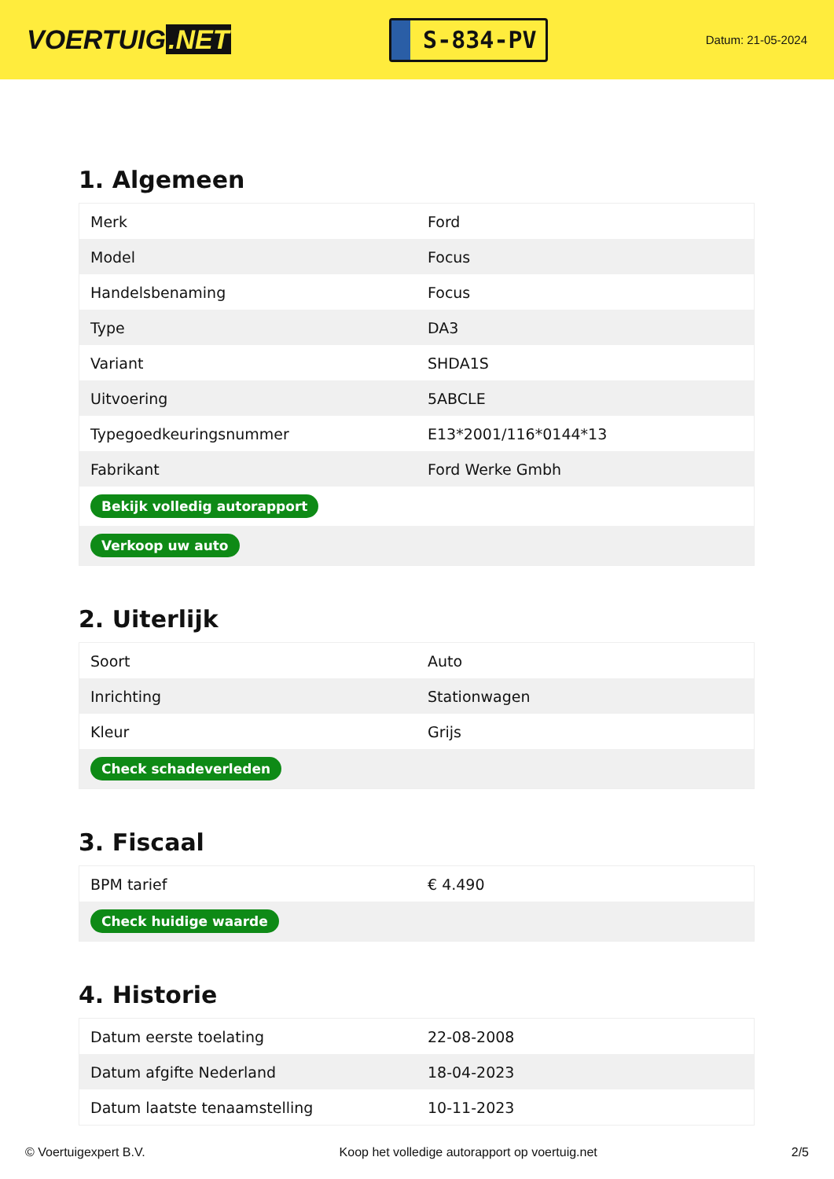VOERTUIG.NET
S-834-PV
Datum: 21-05-2024
1. Algemeen
| Merk | Ford |
| Model | Focus |
| Handelsbenaming | Focus |
| Type | DA3 |
| Variant | SHDA1S |
| Uitvoering | 5ABCLE |
| Typegoedkeuringsnummer | E13*2001/116*0144*13 |
| Fabrikant | Ford Werke Gmbh |
| Bekijk volledig autorapport | |
| Verkoop uw auto | |
2. Uiterlijk
| Soort | Auto |
| Inrichting | Stationwagen |
| Kleur | Grijs |
| Check schadeverleden | |
3. Fiscaal
| BPM tarief | € 4.490 |
| Check huidige waarde | |
4. Historie
| Datum eerste toelating | 22-08-2008 |
| Datum afgifte Nederland | 18-04-2023 |
| Datum laatste tenaamstelling | 10-11-2023 |
© Voertuigexpert B.V. Koop het volledige autorapport op voertuig.net 2/5